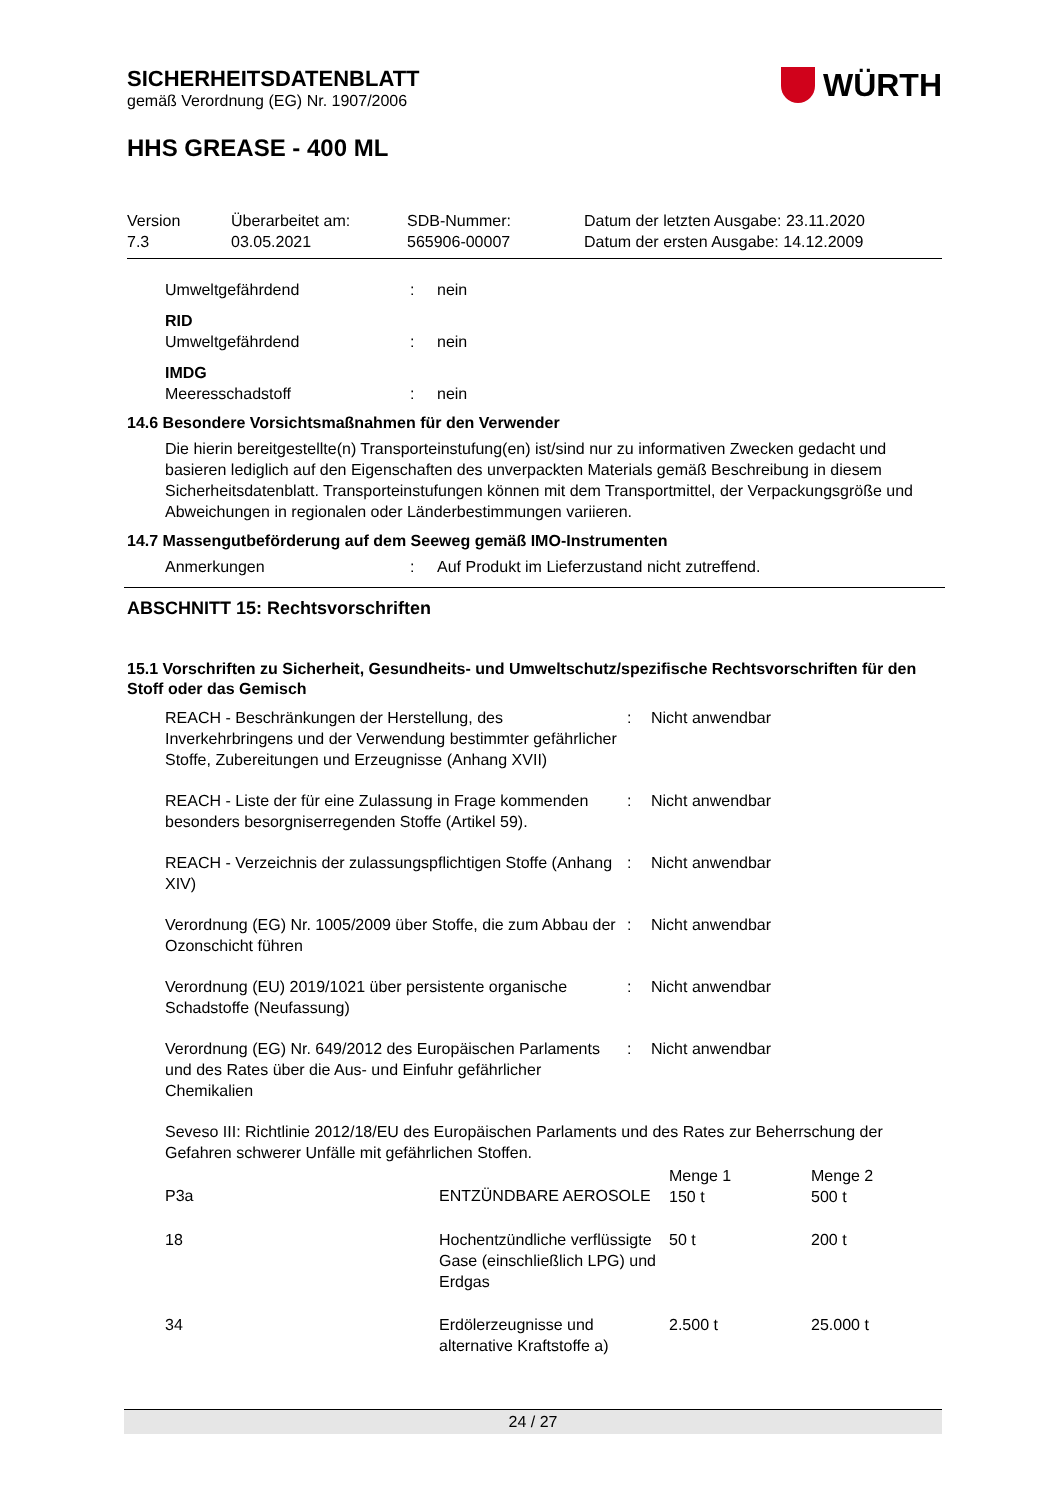SICHERHEITSDATENBLATT
gemäß Verordnung (EG) Nr. 1907/2006
WÜRTH
HHS GREASE - 400 ML
Version
7.3
Überarbeitet am:
03.05.2021
SDB-Nummer:
565906-00007
Datum der letzten Ausgabe: 23.11.2020
Datum der ersten Ausgabe: 14.12.2009
Umweltgefährdend
:
nein
RID
Umweltgefährdend
:
nein
IMDG
Meeresschadstoff
:
nein
14.6 Besondere Vorsichtsmaßnahmen für den Verwender
Die hierin bereitgestellte(n) Transporteinstufung(en) ist/sind nur zu informativen Zwecken gedacht und basieren lediglich auf den Eigenschaften des unverpackten Materials gemäß Beschreibung in diesem Sicherheitsdatenblatt. Transporteinstufungen können mit dem Transportmittel, der Verpackungsgröße und Abweichungen in regionalen oder Länderbestimmungen variieren.
14.7 Massengutbeförderung auf dem Seeweg gemäß IMO-Instrumenten
Anmerkungen
:
Auf Produkt im Lieferzustand nicht zutreffend.
ABSCHNITT 15: Rechtsvorschriften
15.1 Vorschriften zu Sicherheit, Gesundheits- und Umweltschutz/spezifische Rechtsvorschriften für den Stoff oder das Gemisch
REACH - Beschränkungen der Herstellung, des Inverkehrbringens und der Verwendung bestimmter gefährlicher Stoffe, Zubereitungen und Erzeugnisse (Anhang XVII)
:
Nicht anwendbar
REACH - Liste der für eine Zulassung in Frage kommenden besonders besorgniserregenden Stoffe (Artikel 59).
:
Nicht anwendbar
REACH - Verzeichnis der zulassungspflichtigen Stoffe (Anhang XIV)
:
Nicht anwendbar
Verordnung (EG) Nr. 1005/2009 über Stoffe, die zum Abbau der Ozonschicht führen
:
Nicht anwendbar
Verordnung (EU) 2019/1021 über persistente organische Schadstoffe (Neufassung)
:
Nicht anwendbar
Verordnung (EG) Nr. 649/2012 des Europäischen Parlaments und des Rates über die Aus- und Einfuhr gefährlicher Chemikalien
:
Nicht anwendbar
Seveso III: Richtlinie 2012/18/EU des Europäischen Parlaments und des Rates zur Beherrschung der Gefahren schwerer Unfälle mit gefährlichen Stoffen.
| P3a | ENTZÜNDBARE AEROSOLE | Menge 1 150 t | Menge 2 500 t |
| 18 | Hochentzündliche verflüssigte Gase (einschließlich LPG) und Erdgas | 50 t | 200 t |
| 34 | Erdölerzeugnisse und alternative Kraftstoffe a) | 2.500 t | 25.000 t |
24 / 27